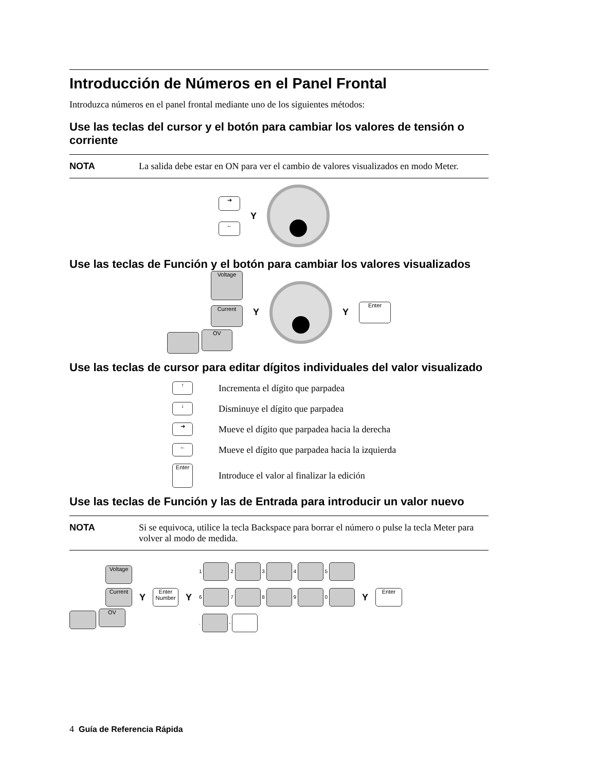Introducción de Números en el Panel Frontal
Introduzca números en el panel frontal mediante uno de los siguientes métodos:
Use las teclas del cursor y el botón para cambiar los valores de tensión o corriente
NOTA La salida debe estar en ON para ver el cambio de valores visualizados en modo Meter.
➔
←
Y
Use las teclas de Función y el botón para cambiar los valores visualizados
Voltage
Current
OV
Y Y Enter
Use las teclas de cursor para editar dígitos individuales del valor visualizado
↑ Incrementa el dígito que parpadea
↓ Disminuye el dígito que parpadea
➔ Mueve el dígito que parpadea hacia la derecha
← Mueve el dígito que parpadea hacia la izquierda
Enter Introduce el valor al finalizar la edición
Use las teclas de Función y las de Entrada para introducir un valor nuevo
NOTA Si se equivoca, utilice la tecla Backspace para borrar el número o pulse la tecla Meter para volver al modo de medida.
Voltage
Current
OV
Y Enter Number Y
1 2 3 4 5
6 7 8 9 0
. -
Y Enter
4 Guía de Referencia Rápida